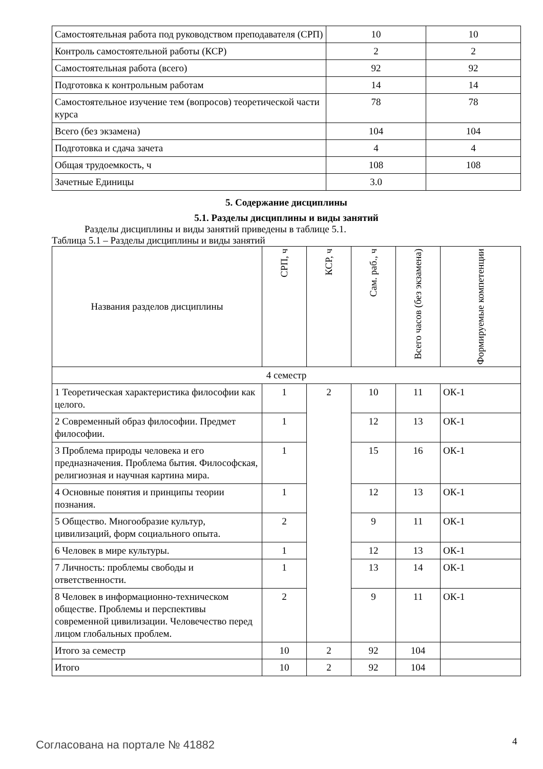| Самостоятельная работа под руководством преподавателя (СРП) | 10 | 10 |
| Контроль самостоятельной работы (КСР) | 2 | 2 |
| Самостоятельная работа (всего) | 92 | 92 |
| Подготовка к контрольным работам | 14 | 14 |
| Самостоятельное изучение тем (вопросов) теоретической части курса | 78 | 78 |
| Всего (без экзамена) | 104 | 104 |
| Подготовка и сдача зачета | 4 | 4 |
| Общая трудоемкость, ч | 108 | 108 |
| Зачетные Единицы | 3.0 | |
5. Содержание дисциплины
5.1. Разделы дисциплины и виды занятий
Разделы дисциплины и виды занятий приведены в таблице 5.1.
Таблица 5.1 – Разделы дисциплины и виды занятий
| Названия разделов дисциплины | СРП, ч | КСР, ч | Сам. раб., ч | Всего часов (без экзамена) | Формируемые компетенции |
| --- | --- | --- | --- | --- | --- |
| 4 семестр | | | | | |
| 1 Теоретическая характеристика философии как целого. | 1 | 2 | 10 | 11 | ОК-1 |
| 2 Современный образ философии. Предмет философии. | 1 | | 12 | 13 | ОК-1 |
| 3 Проблема природы человека и его предназначения. Проблема бытия. Философская, религиозная и научная картина мира. | 1 | | 15 | 16 | ОК-1 |
| 4 Основные понятия и принципы теории познания. | 1 | | 12 | 13 | ОК-1 |
| 5 Общество. Многообразие культур, цивилизаций, форм социального опыта. | 2 | | 9 | 11 | ОК-1 |
| 6 Человек в мире культуры. | 1 | | 12 | 13 | ОК-1 |
| 7 Личность: проблемы свободы и ответственности. | 1 | | 13 | 14 | ОК-1 |
| 8 Человек в информационно-техническом обществе. Проблемы и перспективы современной цивилизации. Человечество перед лицом глобальных проблем. | 2 | | 9 | 11 | ОК-1 |
| Итого за семестр | 10 | 2 | 92 | 104 | |
| Итого | 10 | 2 | 92 | 104 | |
Согласована на портале № 41882 4